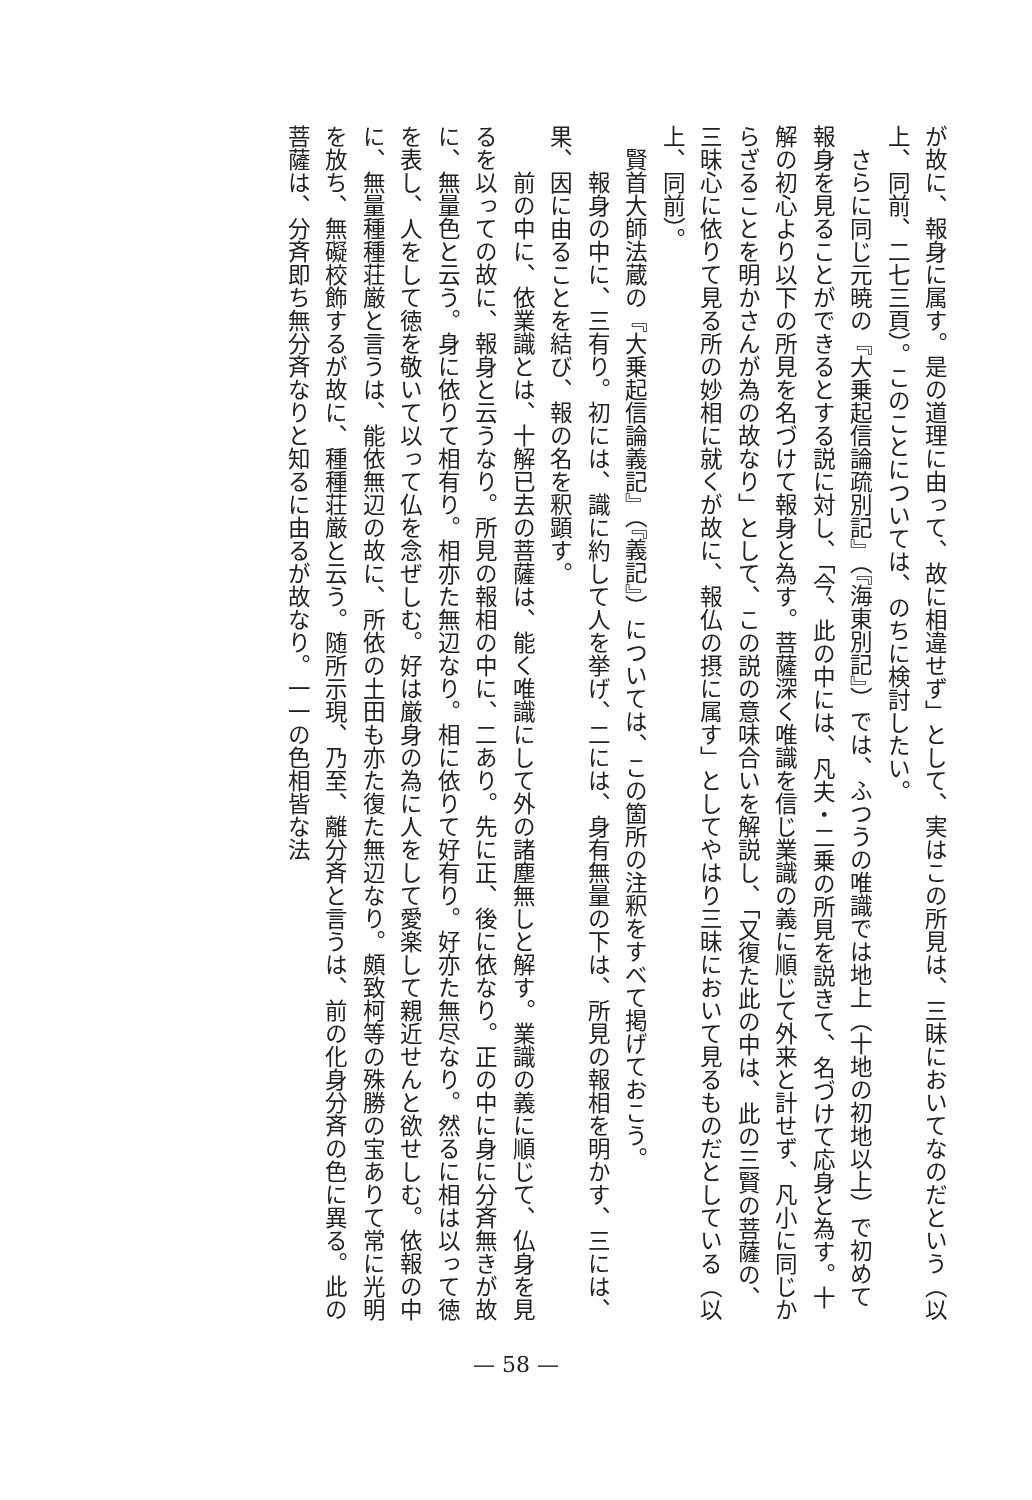が故に、報身に属す。是の道理に由って、故に相違せず」として、実はこの所見は、三昧においてなのだという（以上、同前、二七三頁）。このことについては、のちに検討したい。
　さらに同じ元暁の『大乗起信論疏別記』（『海東別記』）では、ふつうの唯識では地上（十地の初地以上）で初めて報身を見ることができるとする説に対し、「今、此の中には、凡夫・二乗の所見を説きて、名づけて応身と為す。十解の初心より以下の所見を名づけて報身と為す。菩薩深く唯識を信じ業識の義に順じて外来と計せず、凡小に同じからざることを明かさんが為の故なり」として、この説の意味合いを解説し、「又復た此の中は、此の三賢の菩薩の、三昧心に依りて見る所の妙相に就くが故に、報仏の摂に属す」としてやはり三昧において見るものだとしている（以上、同前）。
　賢首大師法蔵の『大乗起信論義記』（『義記』）については、この箇所の注釈をすべて掲げておこう。
　　報身の中に、三有り。初には、識に約して人を挙げ、二には、身有無量の下は、所見の報相を明かす、三には、果、因に由ることを結び、報の名を釈顕す。
　　前の中に、依業識とは、十解已去の菩薩は、能く唯識にして外の諸塵無しと解す。業識の義に順じて、仏身を見るを以っての故に、報身と云うなり。所見の報相の中に、二あり。先に正、後に依なり。正の中に身に分斉無きが故に、無量色と云う。身に依りて相有り。相亦た無辺なり。相に依りて好有り。好亦た無尽なり。然るに相は以って徳を表し、人をして徳を敬いて以って仏を念ぜしむ。好は厳身の為に人をして愛楽して親近せんと欲せしむ。依報の中に、無量種種荘厳と言うは、能依無辺の故に、所依の土田も亦た復た無辺なり。頗致柯等の殊勝の宝ありて常に光明を放ち、無礙校飾するが故に、種種荘厳と云う。随所示現、乃至、離分斉と言うは、前の化身分斉の色に異る。此の菩薩は、分斉即ち無分斉なりと知るに由るが故なり。一一の色相皆な法
— 58 —